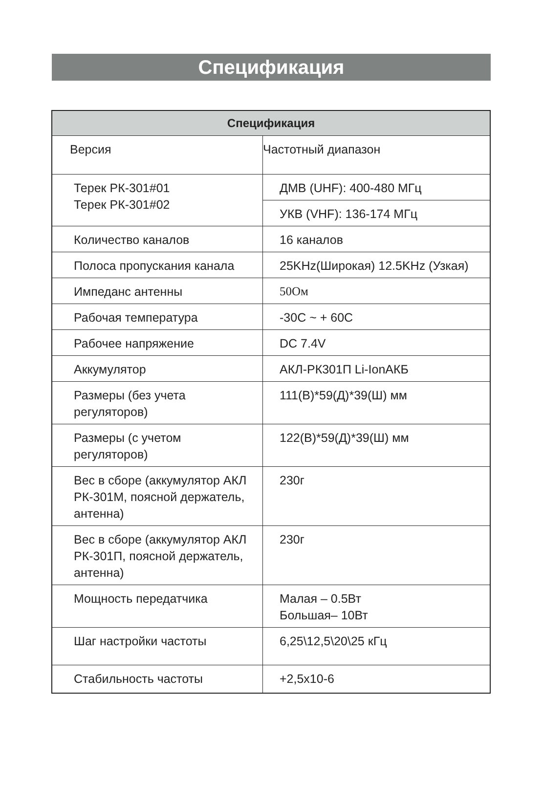Спецификация
| Спецификация | |
| --- | --- |
| Версия | Частотный диапазон |
| Терек РК-301#01 Терек РК-301#02 | ДМВ (UHF): 400-480 МГц |
| | УКВ (VHF): 136-174 МГц |
| Количество каналов | 16 каналов |
| Полоса пропускания канала | 25KHz(Широкая) 12.5KHz (Узкая) |
| Импеданс антенны | 50Ом |
| Рабочая температура | -30C ~ + 60C |
| Рабочее напряжение | DC 7.4V |
| Аккумулятор | АКЛ-РК301П Li-IonАКБ |
| Размеры (без учета регуляторов) | 111(В)*59(Д)*39(Ш) мм |
| Размеры (с учетом регуляторов) | 122(В)*59(Д)*39(Ш) мм |
| Вес в сборе (аккумулятор АКЛ РК-301М, поясной держатель, антенна) | 230г |
| Вес в сборе (аккумулятор АКЛ РК-301П, поясной держатель, антенна) | 230г |
| Мощность передатчика | Малая – 0.5Вт Большая– 10Вт |
| Шаг настройки частоты | 6,25\12,5\20\25 кГц |
| Стабильность частоты | +2,5x10-6 |